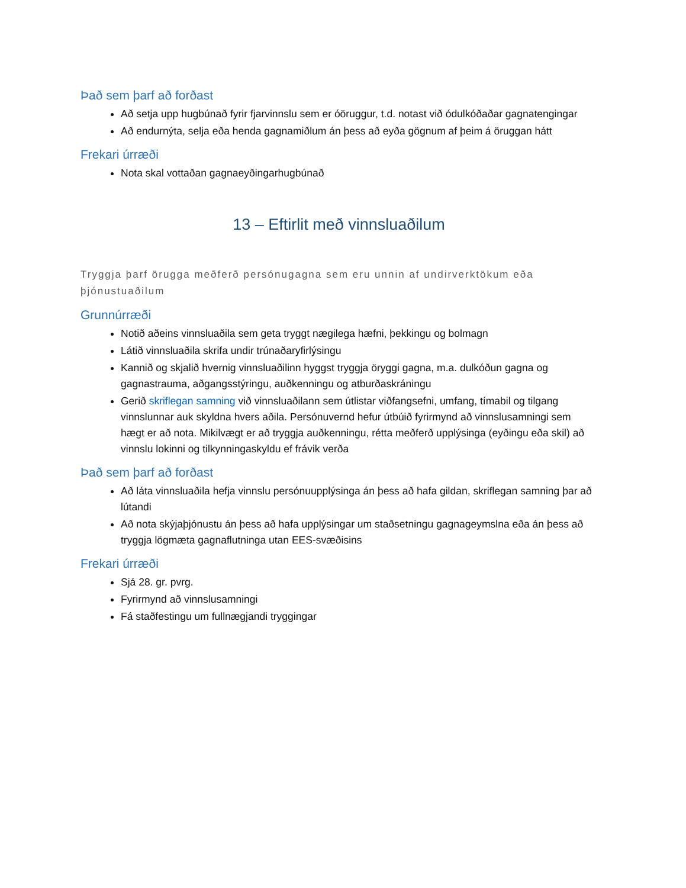Það sem þarf að forðast
Að setja upp hugbúnað fyrir fjarvinnslu sem er óöruggur, t.d. notast við ódulkóðaðar gagnatengingar
Að endurnýta, selja eða henda gagnamiðlum án þess að eyða gögnum af þeim á öruggan hátt
Frekari úrræði
Nota skal vottaðan gagnaeyðingarhugbúnað
13 – Eftirlit með vinnsluaðilum
Tryggja þarf örugga meðferð persónugagna sem eru unnin af undirverktökum eða þjónustuaðilum
Grunnúrræði
Notið aðeins vinnsluaðila sem geta tryggt nægilega hæfni, þekkingu og bolmagn
Látið vinnsluaðila skrifa undir trúnaðaryfirlýsingu
Kannið og skjalið hvernig vinnsluaðilinn hyggst tryggja öryggi gagna, m.a. dulkóðun gagna og gagnastrauma, aðgangsstýringu, auðkenningu og atburðaskráningu
Gerið skriflegan samning við vinnsluaðilann sem útlistar viðfangsefni, umfang, tímabil og tilgang vinnslunnar auk skyldna hvers aðila. Persónuvernd hefur útbúið fyrirmynd að vinnslusamningi sem hægt er að nota. Mikilvægt er að tryggja auðkenningu, rétta meðferð upplýsinga (eyðingu eða skil) að vinnslu lokinni og tilkynningaskyldu ef frávik verða
Það sem þarf að forðast
Að láta vinnsluaðila hefja vinnslu persónuupplýsinga án þess að hafa gildan, skriflegan samning þar að lútandi
Að nota skýjaþjónustu án þess að hafa upplýsingar um staðsetningu gagnageymslna eða án þess að tryggja lögmæta gagnaflutninga utan EES-svæðisins
Frekari úrræði
Sjá 28. gr. pvrg.
Fyrirmynd að vinnslusamningi
Fá staðfestingu um fullnægjandi tryggingar